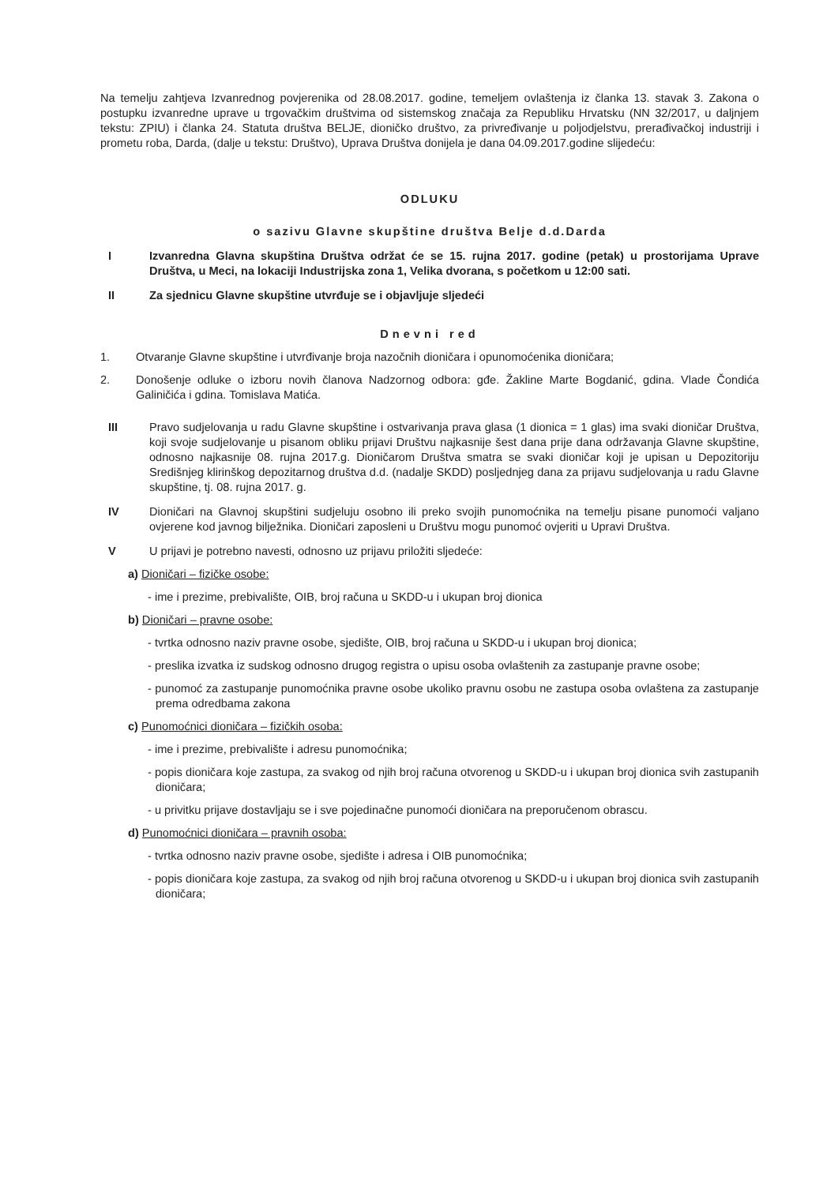Na temelju zahtjeva Izvanrednog povjerenika od 28.08.2017. godine, temeljem ovlaštenja iz članka 13. stavak 3. Zakona o postupku izvanredne uprave u trgovačkim društvima od sistemskog značaja za Republiku Hrvatsku (NN 32/2017, u daljnjem tekstu: ZPIU) i članka 24. Statuta društva BELJE, dioničko društvo, za privređivanje u poljodjelstvu, prerađivačkoj industriji i prometu roba, Darda, (dalje u tekstu: Društvo), Uprava Društva donijela je dana 04.09.2017.godine slijedeću:
ODLUKU
o sazivu Glavne skupštine društva Belje d.d.Darda
I Izvanredna Glavna skupština Društva održat će se 15. rujna 2017. godine (petak) u prostorijama Uprave Društva, u Meci, na lokaciji Industrijska zona 1, Velika dvorana, s početkom u 12:00 sati.
II Za sjednicu Glavne skupštine utvrđuje se i objavljuje sljedeći
Dnevni red
1. Otvaranje Glavne skupštine i utvrđivanje broja nazočnih dioničara i opunomoćenika dioničara;
2. Donošenje odluke o izboru novih članova Nadzornog odbora: gđe. Žakline Marte Bogdanić, gdina. Vlade Čondića Galiničića i gdina. Tomislava Matića.
III Pravo sudjelovanja u radu Glavne skupštine i ostvarivanja prava glasa (1 dionica = 1 glas) ima svaki dioničar Društva, koji svoje sudjelovanje u pisanom obliku prijavi Društvu najkasnije šest dana prije dana održavanja Glavne skupštine, odnosno najkasnije 08. rujna 2017.g. Dioničarom Društva smatra se svaki dioničar koji je upisan u Depozitoriju Središnjeg klirinškog depozitarnog društva d.d. (nadalje SKDD) posljednjeg dana za prijavu sudjelovanja u radu Glavne skupštine, tj. 08. rujna 2017. g.
IV Dioničari na Glavnoj skupštini sudjeluju osobno ili preko svojih punomoćnika na temelju pisane punomoći valjano ovjerene kod javnog bilježnika. Dioničari zaposleni u Društvu mogu punomoć ovjeriti u Upravi Društva.
V U prijavi je potrebno navesti, odnosno uz prijavu priložiti sljedeće:
a) Dioničari – fizičke osobe:
- ime i prezime, prebivalište, OIB, broj računa u SKDD-u i ukupan broj dionica
b) Dioničari – pravne osobe:
- tvrtka odnosno naziv pravne osobe, sjedište, OIB, broj računa u SKDD-u i ukupan broj dionica;
- preslika izvatka iz sudskog odnosno drugog registra o upisu osoba ovlaštenih za zastupanje pravne osobe;
- punomoć za zastupanje punomoćnika pravne osobe ukoliko pravnu osobu ne zastupa osoba ovlaštena za zastupanje prema odredbama zakona
c) Punomoćnici dioničara – fizičkih osoba:
- ime i prezime, prebivalište i adresu punomoćnika;
- popis dioničara koje zastupa, za svakog od njih broj računa otvorenog u SKDD-u i ukupan broj dionica svih zastupanih dioničara;
- u privitku prijave dostavljaju se i sve pojedinačne punomoći dioničara na preporučenom obrascu.
d) Punomoćnici dioničara – pravnih osoba:
- tvrtka odnosno naziv pravne osobe, sjedište i adresa i OIB punomoćnika;
- popis dioničara koje zastupa, za svakog od njih broj računa otvorenog u SKDD-u i ukupan broj dionica svih zastupanih dioničara;